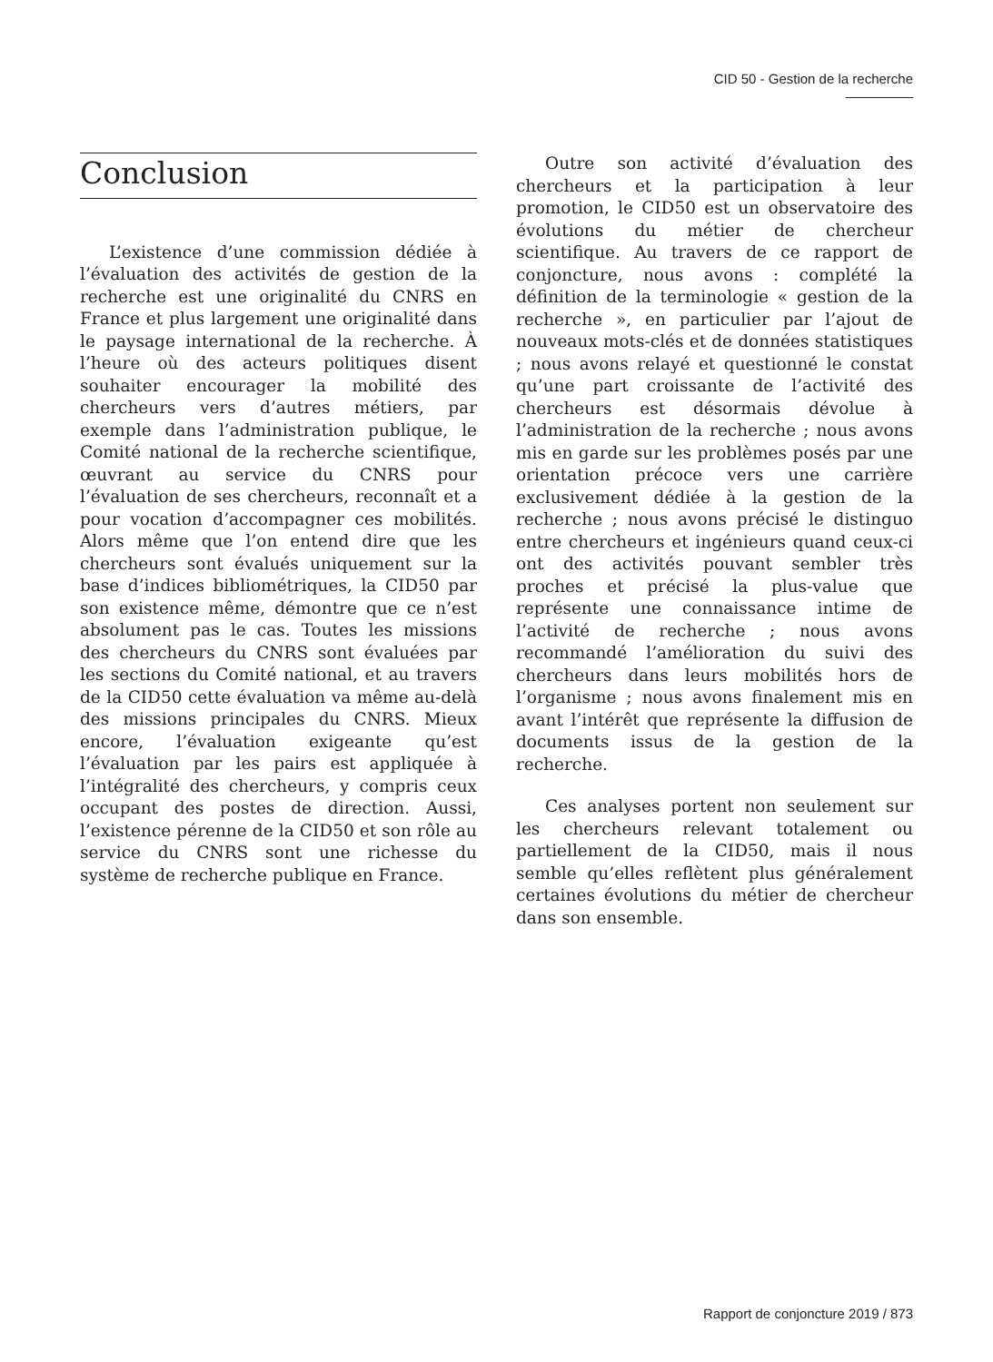CID 50 - Gestion de la recherche
Conclusion
L’existence d’une commission dédiée à l’évaluation des activités de gestion de la recherche est une originalité du CNRS en France et plus largement une originalité dans le paysage international de la recherche. À l’heure où des acteurs politiques disent souhaiter encourager la mobilité des chercheurs vers d’autres métiers, par exemple dans l’administration publique, le Comité national de la recherche scientifique, œuvrant au service du CNRS pour l’évaluation de ses chercheurs, reconnaît et a pour vocation d’accompagner ces mobilités. Alors même que l’on entend dire que les chercheurs sont évalués uniquement sur la base d’indices bibliométriques, la CID50 par son existence même, démontre que ce n’est absolument pas le cas. Toutes les missions des chercheurs du CNRS sont évaluées par les sections du Comité national, et au travers de la CID50 cette évaluation va même au-delà des missions principales du CNRS. Mieux encore, l’évaluation exigeante qu’est l’évaluation par les pairs est appliquée à l’intégralité des chercheurs, y compris ceux occupant des postes de direction. Aussi, l’existence pérenne de la CID50 et son rôle au service du CNRS sont une richesse du système de recherche publique en France.
Outre son activité d’évaluation des chercheurs et la participation à leur promotion, le CID50 est un observatoire des évolutions du métier de chercheur scientifique. Au travers de ce rapport de conjoncture, nous avons : complété la définition de la terminologie « gestion de la recherche », en particulier par l’ajout de nouveaux mots-clés et de données statistiques ; nous avons relayé et questionné le constat qu’une part croissante de l’activité des chercheurs est désormais dévolue à l’administration de la recherche ; nous avons mis en garde sur les problèmes posés par une orientation précoce vers une carrière exclusivement dédiée à la gestion de la recherche ; nous avons précisé le distinguo entre chercheurs et ingénieurs quand ceux-ci ont des activités pouvant sembler très proches et précisé la plus-value que représente une connaissance intime de l’activité de recherche ; nous avons recommandé l’amélioration du suivi des chercheurs dans leurs mobilités hors de l’organisme ; nous avons finalement mis en avant l’intérêt que représente la diffusion de documents issus de la gestion de la recherche.
Ces analyses portent non seulement sur les chercheurs relevant totalement ou partiellement de la CID50, mais il nous semble qu’elles reflètent plus généralement certaines évolutions du métier de chercheur dans son ensemble.
Rapport de conjoncture 2019 / 873